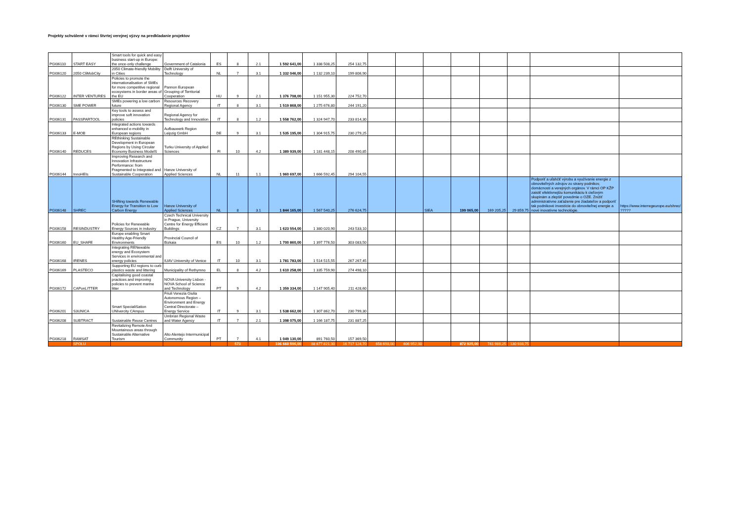Projekty schválené v rámci štvrtej verejnej výzvy na predkladanie projektov
| PGI06110 | START EASY | Smart tools for quick and easy business start-up in Europe: the once-only challenge | Government of Catalonia | ES | 8 | 2.1 | 1 592 641,00 | 1 338 508,25 | 254 132,75 | | | | | | | | |
| PGI06120 | 2050 CliMobCity | 2050 Climate-friendly Mobility in Cities | Delft University of Technology | NL | 7 | 3.1 | 1 332 046,00 | 1 132 239,10 | 199 806,90 | | | | | | | | |
| PGI06122 | INTER VENTURES | Policies to promote the internationalisation of SMEs for more competitive regional ecosystems in border areas of the EU | Pannon European Grouping of Territorial Cooperation | HU | 9 | 2.1 | 1 376 708,00 | 1 151 955,30 | 224 752,70 | | | | | | | | |
| PGI06130 | SME POWER | SMEs powering a low carbon future | Resources Recovery Regional Agency | IT | 8 | 3.1 | 1 519 868,00 | 1 275 676,80 | 244 191,20 | | | | | | | | |
| PGI06131 | PASSPARTOOL | Key tools to assess and improve soft innovation policies | Regional Agency for Technology and Innovation | IT | 8 | 1.2 | 1 558 762,00 | 1 324 947,70 | 233 814,30 | | | | | | | | |
| PGI06133 | E-MOB | Integrated actions towards enhanced e-mobility in European regions | Aufbauwerk Region Leipzig GmbH | DE | 9 | 3.1 | 1 535 195,00 | 1 304 915,75 | 230 279,25 | | | | | | | | |
| PGI06140 | REDUCES | REthinking Sustainable Development in European Regions by Using Circular Economy Business ModelS | Turku University of Applied Sciences | FI | 10 | 4.2 | 1 389 939,00 | 1 181 448,15 | 208 490,85 | | | | | | | | |
| PGI06144 | InnoHEIs | Improving Research and Innovation Infrastructure Performance: from Fragmented to Integrated and Sustainable Cooperation | Hanze University of Applied Sciences | NL | 11 | 1.1 | 1 960 697,00 | 1 666 592,45 | 294 104,55 | | | | | | | | |
| PGI06148 | SHREC | SHifting towards Renewable Energy for Transition to Low Carbon Energy | Hanze University of Applied Sciences | NL | 8 | 3.1 | 1 844 165,00 | 1 567 540,25 | 276 624,75 | | | SIEA | 199 065,00 | 169 205,25 | 29 859,75 | Podporiť a uľahčiť výrobu a využívanie energie z obnoviteľných zdrojov zo strany podnikov, domácností a verejných orgánov. V rámci OP KŽP zaistiť efektívnejšiu komunikáciu k cieľovým skupinám a zlepšiť povedmie o OZE. Znížiť administratívne zaťaženie pre žiadateľov a podporiť tak podnikové investície do obnoviteľnej energie a nové inovatívne technológie. | https://www.interregeurope.eu/shrec/ ????? |
| PGI06158 | RESINDUSTRY | Policies for Renewable Energy Sources in industry | Czech Technical University in Prague, University Centre for Energy Efficient Buildings | CZ | 7 | 3.1 | 1 623 554,00 | 1 380 020,90 | 243 533,10 | | | | | | | | |
| PGI06160 | EU_SHAFE | Europe enabling Smart Healthy Age-Friendly Environments | Provincial Council of Bizkaia | ES | 10 | 1.2 | 1 700 860,00 | 1 397 776,50 | 303 083,50 | | | | | | | | |
| PGI06168 | IRENES | Integrating RENewable energy and Ecosystem Services in environmental and energy policies | IUAV University of Venice | IT | 10 | 3.1 | 1 781 783,00 | 1 514 515,55 | 267 267,45 | | | | | | | | |
| PGI06169 | PLASTECO | Supporting EU regions to curb plastics waste and littering | Municipality of Rethymno | EL | 8 | 4.2 | 1 610 258,00 | 1 335 759,90 | 274 498,10 | | | | | | | | |
| PGI06172 | CAPonLITTER | Capitalising good coastal practices and improving policies to prevent marine litter | NOVA University Lisbon - NOVA School of Science and Technology | PT | 9 | 4.2 | 1 359 334,00 | 1 147 905,40 | 211 428,60 | | | | | | | | |
| PGI06201 | S3UNICA | Smart SpecialiSation UNIvercity CAmpus | Friuli Venezia Giulia Autonomous Region – Environment and Energy Central Directorate – Energy Service | IT | 9 | 3.1 | 1 538 662,00 | 1 307 862,70 | 230 799,30 | | | | | | | | |
| PGI06208 | SUBTRACT | Sustainable Reuse Centres | Umbrian Regional Waste and Water Agency | IT | 7 | 2.1 | 1 398 075,00 | 1 166 187,75 | 231 887,25 | | | | | | | | |
| PGI06218 | RAMSAT | Revitalizing Remote And Mountainous areas through Sustainable Alternative Tourism | Alto Alentejo Intermunicipal Community | PT | 7 | 4.1 | 1 049 130,00 | 891 760,50 | 157 369,50 | | | | | | | | |
| | SPOLU | | | | 573 | | 106 660 596,00 | 88 677 821,30 | 16 717 124,70 | 658 698,00 | 606 952,00 | | 872 925,00 | 741 986,25 | 130 938,75 | | |